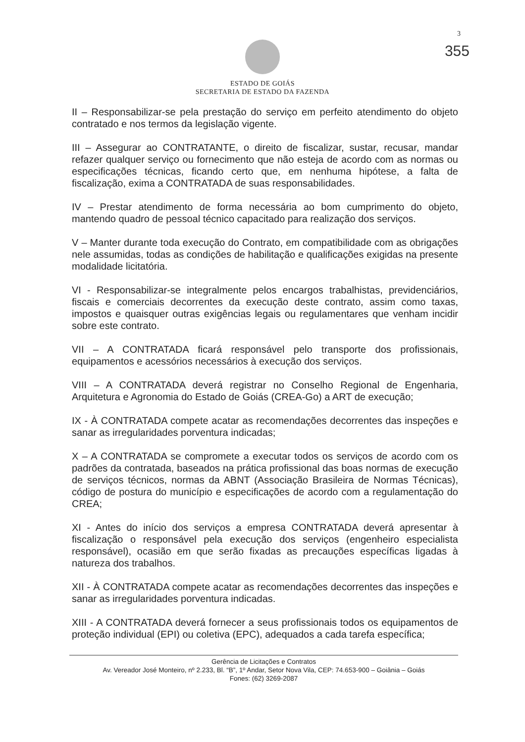3
355
ESTADO DE GOIÁS
SECRETARIA DE ESTADO DA FAZENDA
II – Responsabilizar-se pela prestação do serviço em perfeito atendimento do objeto contratado e nos termos da legislação vigente.
III – Assegurar ao CONTRATANTE, o direito de fiscalizar, sustar, recusar, mandar refazer qualquer serviço ou fornecimento que não esteja de acordo com as normas ou especificações técnicas, ficando certo que, em nenhuma hipótese, a falta de fiscalização, exima a CONTRATADA de suas responsabilidades.
IV – Prestar atendimento de forma necessária ao bom cumprimento do objeto, mantendo quadro de pessoal técnico capacitado para realização dos serviços.
V – Manter durante toda execução do Contrato, em compatibilidade com as obrigações nele assumidas, todas as condições de habilitação e qualificações exigidas na presente modalidade licitatória.
VI - Responsabilizar-se integralmente pelos encargos trabalhistas, previdenciários, fiscais e comerciais decorrentes da execução deste contrato, assim como taxas, impostos e quaisquer outras exigências legais ou regulamentares que venham incidir sobre este contrato.
VII – A CONTRATADA ficará responsável pelo transporte dos profissionais, equipamentos e acessórios necessários à execução dos serviços.
VIII – A CONTRATADA deverá registrar no Conselho Regional de Engenharia, Arquitetura e Agronomia do Estado de Goiás (CREA-Go) a ART de execução;
IX - À CONTRATADA compete acatar as recomendações decorrentes das inspeções e sanar as irregularidades porventura indicadas;
X – A CONTRATADA se compromete a executar todos os serviços de acordo com os padrões da contratada, baseados na prática profissional das boas normas de execução de serviços técnicos, normas da ABNT (Associação Brasileira de Normas Técnicas), código de postura do município e especificações de acordo com a regulamentação do CREA;
XI - Antes do início dos serviços a empresa CONTRATADA deverá apresentar à fiscalização o responsável pela execução dos serviços (engenheiro especialista responsável), ocasião em que serão fixadas as precauções específicas ligadas à natureza dos trabalhos.
XII - À CONTRATADA compete acatar as recomendações decorrentes das inspeções e sanar as irregularidades porventura indicadas.
XIII - A CONTRATADA deverá fornecer a seus profissionais todos os equipamentos de proteção individual (EPI) ou coletiva (EPC), adequados a cada tarefa específica;
Gerência de Licitações e Contratos
Av. Vereador José Monteiro, nº 2.233, Bl. “B”, 1º Andar, Setor Nova Vila, CEP: 74.653-900 – Goiânia – Goiás
Fones: (62) 3269-2087